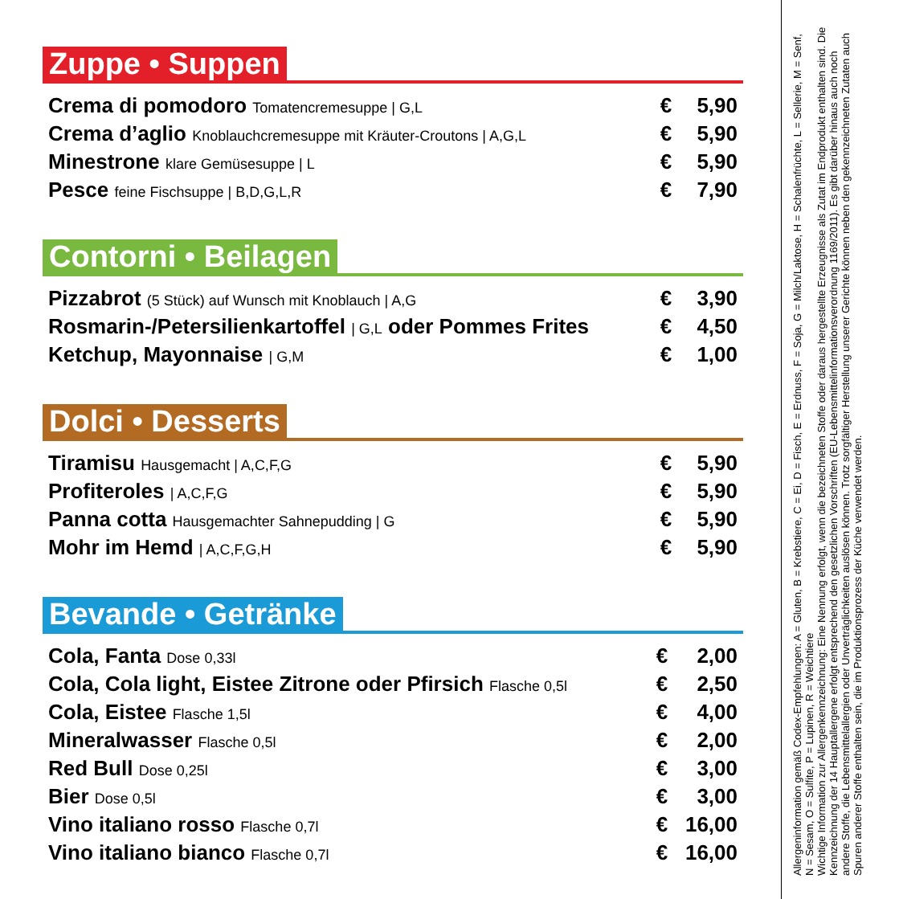Zuppe • Suppen
| Crema di pomodoro Tomatencremesuppe / G,L | € | 5,90 |
| Crema d’aglio Knoblauchcremesuppe mit Kräuter-Croutons / A,G,L | € | 5,90 |
| Minestrone klare Gemüsesuppe / L | € | 5,90 |
| Pesce feine Fischsuppe / B,D,G,L,R | € | 7,90 |
Contorni • Beilagen
| Pizzabrot (5 Stück) auf Wunsch mit Knoblauch / A,G | € | 3,90 |
| Rosmarin-/Petersilienkartoffel / G,L oder Pommes Frites | € | 4,50 |
| Ketchup, Mayonnaise / G,M | € | 1,00 |
Dolci • Desserts
| Tiramisu Hausgemacht / A,C,F,G | € | 5,90 |
| Profiteroles / A,C,F,G | € | 5,90 |
| Panna cotta Hausgemachter Sahnepudding / G | € | 5,90 |
| Mohr im Hemd / A,C,F,G,H | € | 5,90 |
Bevande • Getränke
| Cola, Fanta Dose 0,33l | € | 2,00 |
| Cola, Cola light, Eistee Zitrone oder Pfirsich Flasche 0,5l | € | 2,50 |
| Cola, Eistee Flasche 1,5l | € | 4,00 |
| Mineralwasser Flasche 0,5l | € | 2,00 |
| Red Bull Dose 0,25l | € | 3,00 |
| Bier Dose 0,5l | € | 3,00 |
| Vino italiano rosso Flasche 0,7l | € | 16,00 |
| Vino italiano bianco Flasche 0,7l | € | 16,00 |
Allergeninformation gemäß Codex-Empfehlungen: A = Gluten, B = Krebstiere, C = Ei, D = Fisch, E = Erdnuss, F = Soja, G = Milch/Laktose, H = Schalenfrüchte, L = Sellerie, M = Senf, N = Sesam, O = Sulfite, P = Lupinen, R = Weichtiere
Wichtige Information zur Allergenkennzeichnung: Eine Nennung erfolgt, wenn die bezeichneten Stoffe oder daraus hergestellte Erzeugnisse als Zutat im Endprodukt enthalten sind. Die Kennzeichnung der 14 Hauptallergene erfolgt entsprechend den gesetzlichen Vorschriften (EU-Lebensmittelinformationsverordnung 1169/2011). Es gibt darüber hinaus auch noch andere Stoffe, die Lebensmittelallergien oder Unverträglichkeiten auslösen können. Trotz sorgfältiger Herstellung unserer Gerichte können neben den gekennzeichneten Zutaten auch Spuren anderer Stoffe enthalten sein, die im Produktionsprozess der Küche verwendet werden.